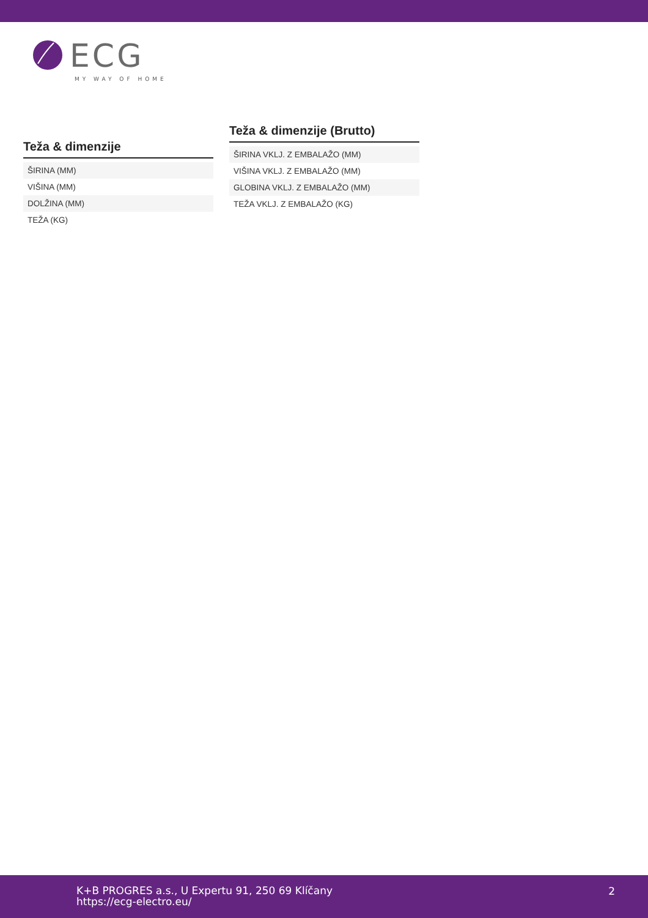ECG
MY WAY OF HOME
Teža & dimenzije
| ŠIRINA (MM) |
| VIŠINA (MM) |
| DOLŽINA (MM) |
| TEŽA (KG) |
Teža & dimenzije (Brutto)
| ŠIRINA VKLJ. Z EMBALAŽO (MM) |
| VIŠINA VKLJ. Z EMBALAŽO (MM) |
| GLOBINA VKLJ. Z EMBALAŽO (MM) |
| TEŽA VKLJ. Z EMBALAŽO (KG) |
K+B PROGRES a.s., U Expertu 91, 250 69 Klíčany
https://ecg-electro.eu/
2